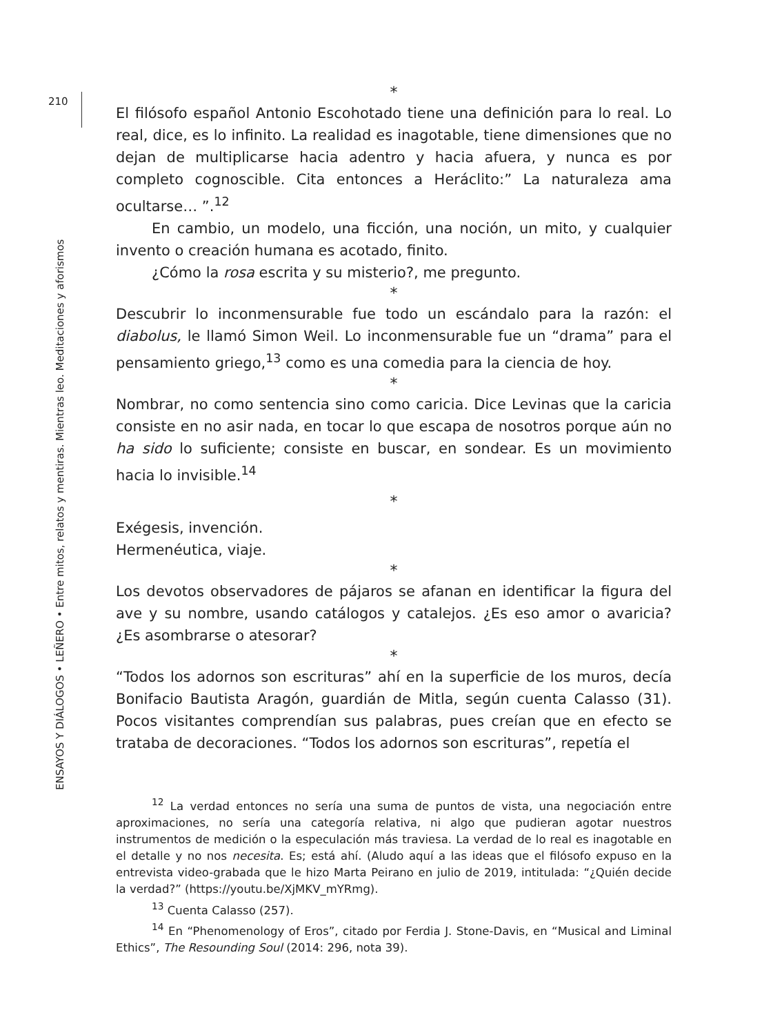210
ENSAYOS Y DIÁLOGOS • LEÑERO • Entre mitos, relatos y mentiras. Mientras leo. Meditaciones y aforismos
*
El filósofo español Antonio Escohotado tiene una definición para lo real. Lo real, dice, es lo infinito. La realidad es inagotable, tiene dimensiones que no dejan de multiplicarse hacia adentro y hacia afuera, y nunca es por completo cognoscible. Cita entonces a Heráclito:” La naturaleza ama ocultarse… ”.<sup>12</sup>
En cambio, un modelo, una ficción, una noción, un mito, y cualquier invento o creación humana es acotado, finito.
¿Cómo la rosa escrita y su misterio?, me pregunto.
*
Descubrir lo inconmensurable fue todo un escándalo para la razón: el diabolus, le llamó Simon Weil. Lo inconmensurable fue un “drama” para el pensamiento griego,<sup>13</sup> como es una comedia para la ciencia de hoy.
*
Nombrar, no como sentencia sino como caricia. Dice Levinas que la caricia consiste en no asir nada, en tocar lo que escapa de nosotros porque aún no ha sido lo suficiente; consiste en buscar, en sondear. Es un movimiento hacia lo invisible.<sup>14</sup>
*
Exégesis, invención.
Hermenéutica, viaje.
*
Los devotos observadores de pájaros se afanan en identificar la figura del ave y su nombre, usando catálogos y catalejos. ¿Es eso amor o avaricia? ¿Es asombrarse o atesorar?
*
“Todos los adornos son escrituras” ahí en la superficie de los muros, decía Bonifacio Bautista Aragón, guardián de Mitla, según cuenta Calasso (31). Pocos visitantes comprendían sus palabras, pues creían que en efecto se trataba de decoraciones. “Todos los adornos son escrituras”, repetía el
<sup>12</sup> La verdad entonces no sería una suma de puntos de vista, una negociación entre aproximaciones, no sería una categoría relativa, ni algo que pudieran agotar nuestros instrumentos de medición o la especulación más traviesa. La verdad de lo real es inagotable en el detalle y no nos necesita. Es; está ahí. (Aludo aquí a las ideas que el filósofo expuso en la entrevista video-grabada que le hizo Marta Peirano en julio de 2019, intitulada: “¿Quién decide la verdad?” (https://youtu.be/XjMKV_mYRmg).
<sup>13</sup> Cuenta Calasso (257).
<sup>14</sup> En “Phenomenology of Eros”, citado por Ferdia J. Stone-Davis, en “Musical and Liminal Ethics”, The Resounding Soul (2014: 296, nota 39).